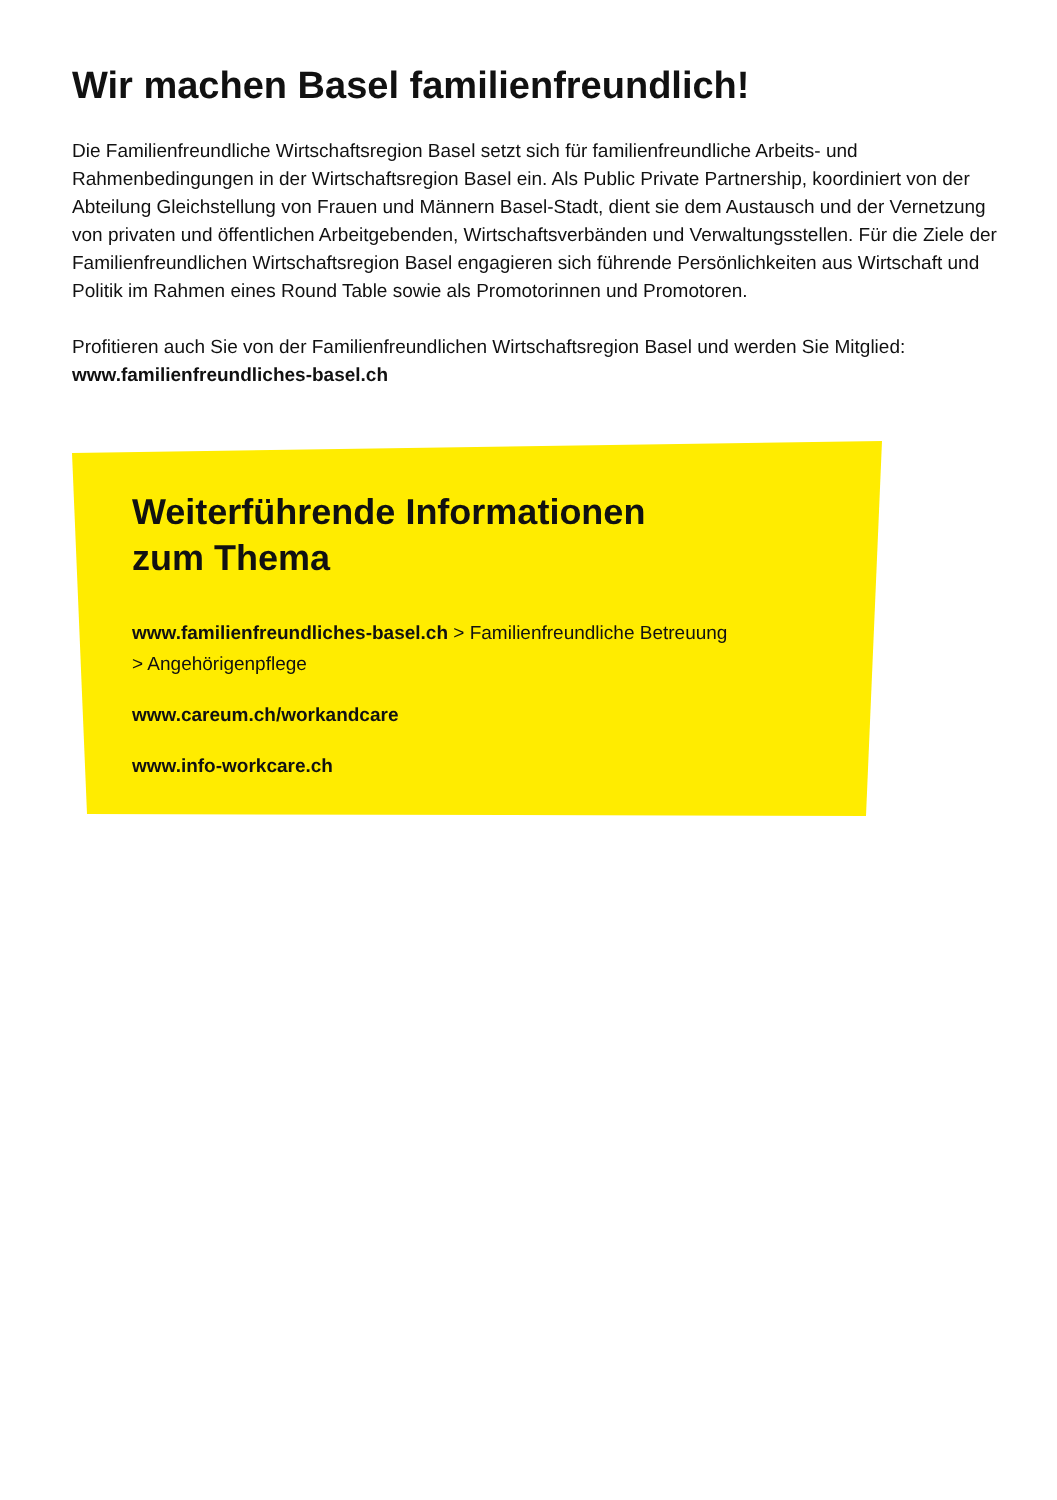Wir machen Basel familienfreundlich!
Die Familienfreundliche Wirtschaftsregion Basel setzt sich für familienfreundliche Arbeits- und Rahmenbedingungen in der Wirtschaftsregion Basel ein. Als Public Private Partnership, koordiniert von der Abteilung Gleichstellung von Frauen und Männern Basel-Stadt, dient sie dem Austausch und der Vernetzung von privaten und öffentlichen Arbeitgebenden, Wirtschaftsverbänden und Verwaltungsstellen. Für die Ziele der Familienfreundlichen Wirtschaftsregion Basel engagieren sich führende Persönlichkeiten aus Wirtschaft und Politik im Rahmen eines Round Table sowie als Promotorinnen und Promotoren.
Profitieren auch Sie von der Familienfreundlichen Wirtschaftsregion Basel und werden Sie Mitglied:
www.familienfreundliches-basel.ch
Weiterführende Informationen
zum Thema
www.familienfreundliches-basel.ch > Familienfreundliche Betreuung
> Angehörigenpflege
www.careum.ch/workandcare
www.info-workcare.ch